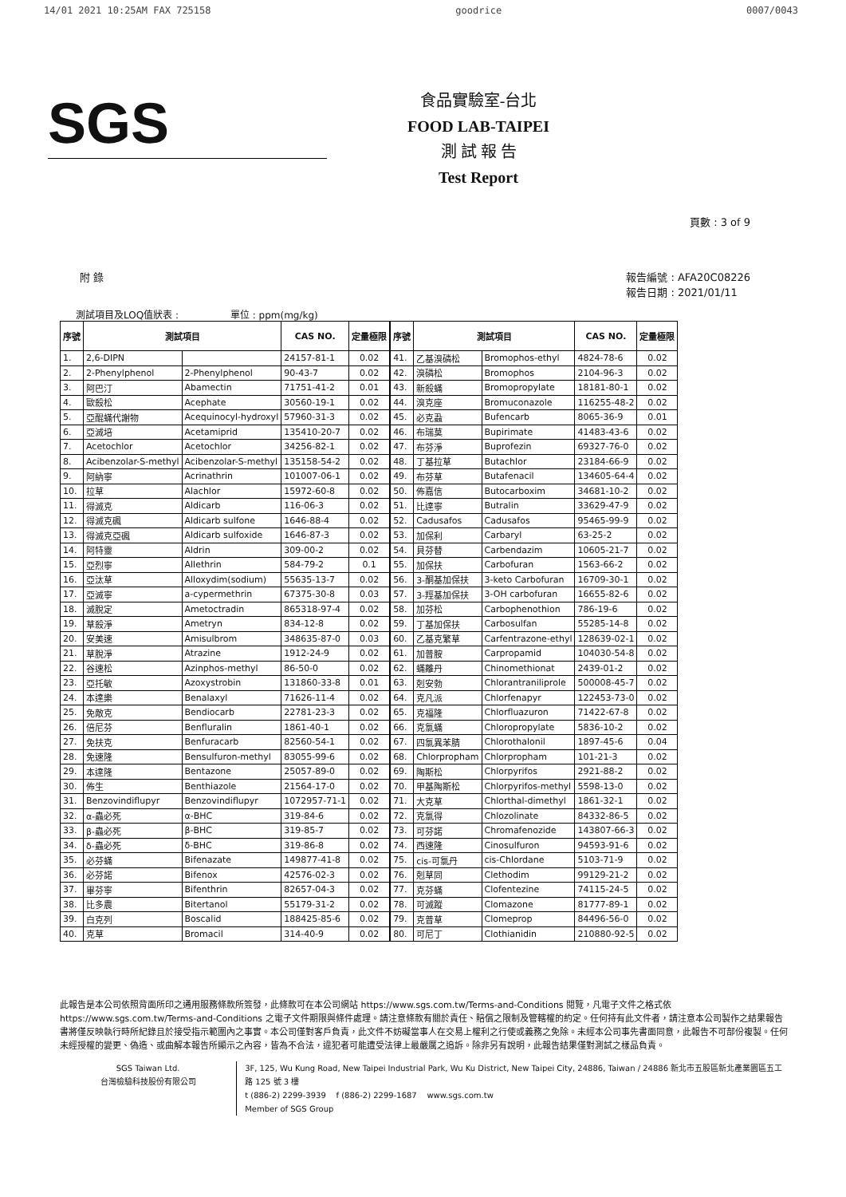14/01 2021 10:25AM FAX 725158 goodrice 0007/0043
SGS
食品實驗室-台北
FOOD LAB-TAIPEI
測 試 報 告
Test Report
頁數 : 3 of 9
附 錄 報告編號 : AFA20C08226
報告日期 : 2021/01/11
測試項目及LOQ值狀表 : 單位 : ppm(mg/kg)
| 序號 | 測試項目 | | CAS NO. | 定量極限 |
| --- | --- | --- | --- | --- |
| 1. | 2,6-DIPN | | 24157-81-1 | 0.02 |
| 2. | 2-Phenylphenol | 2-Phenylphenol | 90-43-7 | 0.02 |
| 3. | 阿巴汀 | Abamectin | 71751-41-2 | 0.01 |
| 4. | 歐殺松 | Acephate | 30560-19-1 | 0.02 |
| 5. | 亞醌蟎代謝物 | Acequinocyl-hydroxyl | 57960-31-3 | 0.02 |
| 6. | 亞滅培 | Acetamiprid | 135410-20-7 | 0.02 |
| 7. | Acetochlor | Acetochlor | 34256-82-1 | 0.02 |
| 8. | Acibenzolar-S-methyl | Acibenzolar-S-methyl | 135158-54-2 | 0.02 |
| 9. | 阿納寧 | Acrinathrin | 101007-06-1 | 0.02 |
| 10. | 拉草 | Alachlor | 15972-60-8 | 0.02 |
| 11. | 得滅克 | Aldicarb | 116-06-3 | 0.02 |
| 12. | 得滅克碸 | Aldicarb sulfone | 1646-88-4 | 0.02 |
| 13. | 得滅克亞碸 | Aldicarb sulfoxide | 1646-87-3 | 0.02 |
| 14. | 阿特靈 | Aldrin | 309-00-2 | 0.02 |
| 15. | 亞烈寧 | Allethrin | 584-79-2 | 0.1 |
| 16. | 亞汰草 | Alloxydim(sodium) | 55635-13-7 | 0.02 |
| 17. | 亞滅寧 | a-cypermethrin | 67375-30-8 | 0.03 |
| 18. | 滅脫定 | Ametoctradin | 865318-97-4 | 0.02 |
| 19. | 草殺淨 | Ametryn | 834-12-8 | 0.02 |
| 20. | 安美速 | Amisulbrom | 348635-87-0 | 0.03 |
| 21. | 草脫淨 | Atrazine | 1912-24-9 | 0.02 |
| 22. | 谷速松 | Azinphos-methyl | 86-50-0 | 0.02 |
| 23. | 亞托敏 | Azoxystrobin | 131860-33-8 | 0.01 |
| 24. | 本達樂 | Benalaxyl | 71626-11-4 | 0.02 |
| 25. | 免敵克 | Bendiocarb | 22781-23-3 | 0.02 |
| 26. | 倍尼芬 | Benfluralin | 1861-40-1 | 0.02 |
| 27. | 免扶克 | Benfuracarb | 82560-54-1 | 0.02 |
| 28. | 免速隆 | Bensulfuron-methyl | 83055-99-6 | 0.02 |
| 29. | 本達隆 | Bentazone | 25057-89-0 | 0.02 |
| 30. | 佈生 | Benthiazole | 21564-17-0 | 0.02 |
| 31. | Benzovindiflupyr | Benzovindiflupyr | 1072957-71-1 | 0.02 |
| 32. | α-蟲必死 | α-BHC | 319-84-6 | 0.02 |
| 33. | β-蟲必死 | β-BHC | 319-85-7 | 0.02 |
| 34. | δ-蟲必死 | δ-BHC | 319-86-8 | 0.02 |
| 35. | 必芬蟎 | Bifenazate | 149877-41-8 | 0.02 |
| 36. | 必芬諾 | Bifenox | 42576-02-3 | 0.02 |
| 37. | 畢芬寧 | Bifenthrin | 82657-04-3 | 0.02 |
| 38. | 比多農 | Bitertanol | 55179-31-2 | 0.02 |
| 39. | 白克列 | Boscalid | 188425-85-6 | 0.02 |
| 40. | 克草 | Bromacil | 314-40-9 | 0.02 |
| 序號 | 測試項目 | | CAS NO. | 定量極限 |
| --- | --- | --- | --- | --- |
| 41. | 乙基溴磷松 | Bromophos-ethyl | 4824-78-6 | 0.02 |
| 42. | 溴磷松 | Bromophos | 2104-96-3 | 0.02 |
| 43. | 新殺蟎 | Bromopropylate | 18181-80-1 | 0.02 |
| 44. | 溴克座 | Bromuconazole | 116255-48-2 | 0.02 |
| 45. | 必克蝨 | Bufencarb | 8065-36-9 | 0.01 |
| 46. | 布瑞莫 | Bupirimate | 41483-43-6 | 0.02 |
| 47. | 布芬淨 | Buprofezin | 69327-76-0 | 0.02 |
| 48. | 丁基拉草 | Butachlor | 23184-66-9 | 0.02 |
| 49. | 布芬草 | Butafenacil | 134605-64-4 | 0.02 |
| 50. | 佈嘉信 | Butocarboxim | 34681-10-2 | 0.02 |
| 51. | 比達寧 | Butralin | 33629-47-9 | 0.02 |
| 52. | Cadusafos | Cadusafos | 95465-99-9 | 0.02 |
| 53. | 加保利 | Carbaryl | 63-25-2 | 0.02 |
| 54. | 貝芬替 | Carbendazim | 10605-21-7 | 0.02 |
| 55. | 加保扶 | Carbofuran | 1563-66-2 | 0.02 |
| 56. | 3-酮基加保扶 | 3-keto Carbofuran | 16709-30-1 | 0.02 |
| 57. | 3-羥基加保扶 | 3-OH carbofuran | 16655-82-6 | 0.02 |
| 58. | 加芬松 | Carbophenothion | 786-19-6 | 0.02 |
| 59. | 丁基加保扶 | Carbosulfan | 55285-14-8 | 0.02 |
| 60. | 乙基克繁草 | Carfentrazone-ethyl | 128639-02-1 | 0.02 |
| 61. | 加普胺 | Carpropamid | 104030-54-8 | 0.02 |
| 62. | 蟎離丹 | Chinomethionat | 2439-01-2 | 0.02 |
| 63. | 剋安勃 | Chlorantraniliprole | 500008-45-7 | 0.02 |
| 64. | 克凡派 | Chlorfenapyr | 122453-73-0 | 0.02 |
| 65. | 克福隆 | Chlorfluazuron | 71422-67-8 | 0.02 |
| 66. | 克氯蟎 | Chloropropylate | 5836-10-2 | 0.02 |
| 67. | 四氯異苯腈 | Chlorothalonil | 1897-45-6 | 0.04 |
| 68. | Chlorpropham | Chlorpropham | 101-21-3 | 0.02 |
| 69. | 陶斯松 | Chlorpyrifos | 2921-88-2 | 0.02 |
| 70. | 甲基陶斯松 | Chlorpyrifos-methyl | 5598-13-0 | 0.02 |
| 71. | 大克草 | Chlorthal-dimethyl | 1861-32-1 | 0.02 |
| 72. | 克氯得 | Chlozolinate | 84332-86-5 | 0.02 |
| 73. | 可芬諾 | Chromafenozide | 143807-66-3 | 0.02 |
| 74. | 西速隆 | Cinosulfuron | 94593-91-6 | 0.02 |
| 75. | cis-可氯丹 | cis-Chlordane | 5103-71-9 | 0.02 |
| 76. | 剋草同 | Clethodim | 99129-21-2 | 0.02 |
| 77. | 克芬蟎 | Clofentezine | 74115-24-5 | 0.02 |
| 78. | 可滅蹤 | Clomazone | 81777-89-1 | 0.02 |
| 79. | 克普草 | Clomeprop | 84496-56-0 | 0.02 |
| 80. | 可尼丁 | Clothianidin | 210880-92-5 | 0.02 |
此報告是本公司依照背面所印之通用服務條款所簽發，此條款可在本公司網站 https://www.sgs.com.tw/Terms-and-Conditions 閱覽，凡電子文件之格式依 https://www.sgs.com.tw/Terms-and-Conditions 之電子文件期限與條件處理。請注意條款有關於責任、賠償之限制及管轄權的約定。任何持有此文件者，請注意本公司製作之結果報告書將僅反映執行時所紀錄且於接受指示範圍內之事實。本公司僅對客戶負責，此文件不妨礙當事人在交易上權利之行使或義務之免除。未經本公司事先書面同意，此報告不可部份複製。任何未經授權的變更、偽造、或曲解本報告所顯示之內容，皆為不合法，違犯者可能遭受法律上最嚴厲之追訴。除非另有說明，此報告結果僅對測試之樣品負責。
SGS Taiwan Ltd.
台灣檢驗科技股份有限公司
3F, 125, Wu Kung Road, New Taipei Industrial Park, Wu Ku District, New Taipei City, 24886, Taiwan / 24886 新北市五股區新北產業園區五工路 125 號 3 樓
t (886-2) 2299-3939 f (886-2) 2299-1687 www.sgs.com.tw
Member of SGS Group